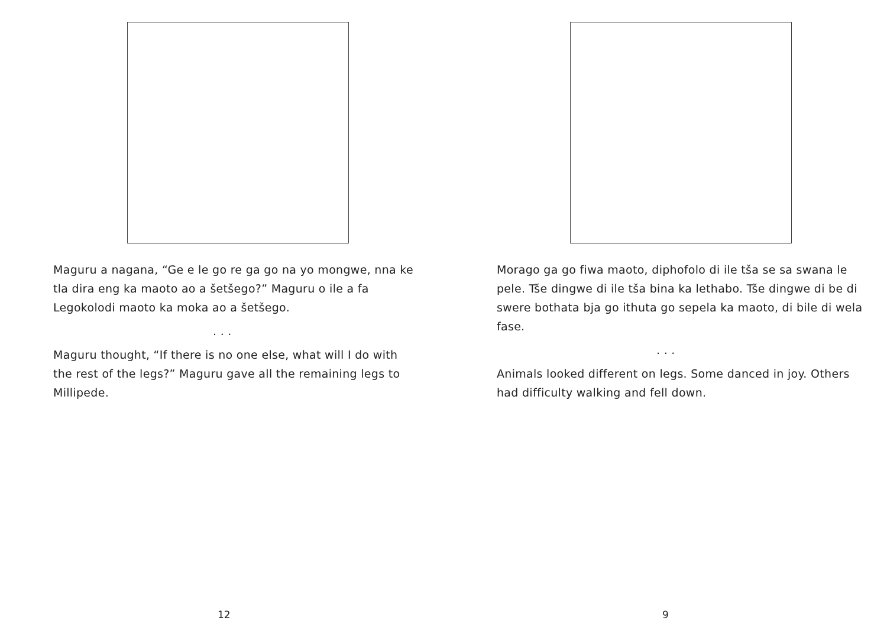Maguru a nagana, “Ge e le go re ga go na yo mongwe, nna ke tla dira eng ka maoto ao a šetšego?” Maguru o ile a fa Legokolodi maoto ka moka ao a šetšego.
. . .
Maguru thought, “If there is no one else, what will I do with the rest of the legs?” Maguru gave all the remaining legs to Millipede.
12
Morago ga go fiwa maoto, diphofolo di ile tša se sa swana le pele. Tše dingwe di ile tša bina ka lethabo. Tše dingwe di be di swere bothata bja go ithuta go sepela ka maoto, di bile di wela fase.
. . .
Animals looked different on legs. Some danced in joy. Others had difficulty walking and fell down.
9